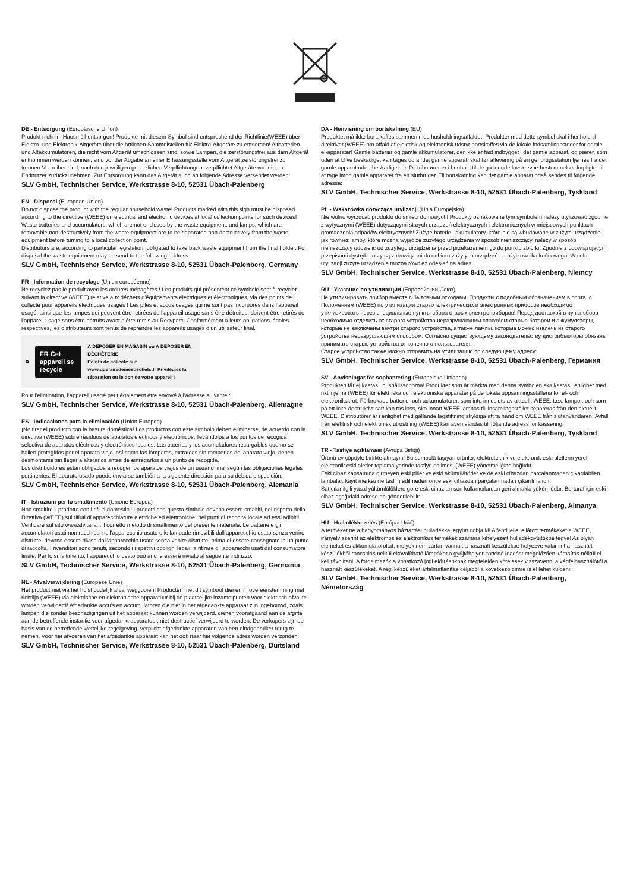DE - Entsorgung
(Europäische Union)
Produkt nicht im Hausmüll entsorgen! Produkte mit diesem Symbol sind entsprechend der Richtlinie(WEEE) über Elektro- und Elektronik-Altgeräte über die örtlichen Sammelstellen für Elektro-Altgeräte zu entsorgen! Altbatterien und Altakkumulatoren, die nicht vom Altgerät umschlossen sind, sowie Lampen, die zerstörungsfrei aus dem Altgerät entnommen werden können, sind vor der Abgabe an einer Erfassungsstelle vom Altgerät zerstörungsfrei zu trennen.Vertreiber sind, nach den jeweiligen gesetzlichen Verpflichtungen, verpflichtet Altgeräte von einem Endnutzer zurückzunehmen. Zur Entsorgung kann das Altgerät auch an folgende Adresse versendet werden:
SLV GmbH, Technischer Service, Werkstrasse 8-10, 52531 Übach-Palenberg
EN - Disposal
(European Union)
Do not dispose the product with the regular household waste! Products marked with this sign must be disposed according to the directive (WEEE) on electrical and electronic devices at local collection points for such devices! Waste batteries and accumulators, which are not enclosed by the waste equipment, and lamps, which are removable non-destructively from the waste equipment are to be separated non-destructively from the waste equipment before turning to a local collection point.
Distributors are, according to particular legislation, obligated to take back waste equipment from the final holder. For disposal the waste equipment may be send to the following address:
SLV GmbH, Technischer Service, Werkstrasse 8-10, 52531 Übach-Palenberg, Germany
FR - Information de recyclage
(Union européenne)
Ne recyclez pas le produit avec les ordures ménagères ! Les produits qui présentent ce symbole sont à recycler suivant la directive (WEEE) relative aux déchets d'équipements électriques et électroniques, via des points de collecte pour appareils électriques usagés ! Les piles et accus usagés qui ne sont pas incorporés dans l’appareil usagé, ainsi que les lampes qui peuvent être retirées de l’appareil usagé sans être détruites, doivent être retirés de l’appareil usagé sans être détruits avant d’être remis au Recyparc. Conformément à leurs obligations légales respectives, les distributeurs sont tenus de reprendre les appareils usagés d’un utilisateur final.
♻ FR Cet appareil se recycle À DÉPOSER EN MAGASIN ou À DÉPOSER EN DÉCHÈTERIE
Points de collecte sur www.quefairedemesdechets.fr Privilégiez la réparation ou le don de votre appareil !
Pour l’élimination, l’appareil usagé peut également être envoyé à l’adresse suivante :
SLV GmbH, Technischer Service, Werkstrasse 8-10, 52531 Übach-Palenberg, Allemagne
ES - Indicaciones para la eliminación
(Unión Europea)
¡No tirar el producto con la basura doméstica! Los productos con este símbolo deben eliminarse, de acuerdo con la directiva (WEEE) sobre residuos de aparatos eléctricos y electrónicos, llevándolos a los puntos de recogida selectiva de aparatos eléctricos y electrónicos locales. Las baterías y los acumuladores recargables que no se hallen protegidos por el aparato viejo, así como las lámparas, extraídas sin romperlas del aparato viejo, deben desmontarse sin llegar a alterarlos antes de entregarlos a un punto de recogida.
Los distribuidores están obligados a recoger los aparatos viejos de un usuario final según las obligaciones legales pertinentes. El aparato usado puede enviarse también a la siguiente dirección para su debida disposición:
SLV GmbH, Technischer Service, Werkstrasse 8-10, 52531 Übach-Palenberg, Alemania
IT - Istruzioni per lo smaltimento
(Unione Europea)
Non smaltire il prodotto con i rifiuti domestici! I prodotti con questo simbolo devono essere smaltiti, nel rispetto della Direttiva (WEEE) sui rifiuti di apparecchiature elettriche ed elettroniche, nei punti di raccolta locale ad essi adibiti! Verificare sul sito www.slvitalia.it il corretto metodo di smaltimento del presente materiale. Le batterie e gli accumulatori usati non racchiusi nell’apparecchio usato e le lampade rimovibili dall’apparecchio usato senza venire distrutte, devono essere divise dall’apparecchio usato senza venire distrutte, prima di essere consegnate in un punto di raccolta. I rivenditori sono tenuti, secondo i rispettivi obblighi legali, a ritirare gli apparecchi usati dal consumatore finale. Per lo smaltimento, l’apparecchio usato può anche essere inviato al seguente indirizzo:
SLV GmbH, Technischer Service, Werkstrasse 8-10, 52531 Übach-Palenberg, Germania
NL - Afvalverwijdering
(Europese Unie)
Het product niet via het huishoudelijk afval weggooien! Producten met dit symbool dienen in overeenstemming met richtlijn (WEEE) via elektrische en elektronische apparatuur bij de plaatselijke inzamelpunten voor elektrisch afval te worden verwijderd! Afgedankte accu’s en accumulatoren die niet in het afgedankte apparaat zijn ingebouwd, zoals lampen die zonder beschadigingen uit het apparaat kunnen worden verwijderd, dienen voorafgaand aan de afgifte aan de betreffende instantie voor afgedankt apparatuur, niet-destructief verwijderd te worden. De verkopers zijn op basis van de betreffende wettelijke regelgeving, verplicht afgedankte apparaten van een eindgebruiker terug te nemen. Voor het afvoeren van het afgedankte apparaat kan het ook naar het volgende adres worden verzonden:
SLV GmbH, Technischer Service, Werkstrasse 8-10, 52531 Übach-Palenberg, Duitsland
DA - Henvisning om bortskafning
(EU)
Produktet må ikke bortskaffes sammen med husholdningsaffaldet! Produkter med dette symbol skal i henhold til direktivet (WEEE) om affald af elektrisk og elektronisk udstyr bortskaffes via de lokale indsamlingssteder for gamle el-apparater! Gamle batterier og gamle akkumulatorer, der ikke er fast indbygget i det gamle apparat, og pærer, som uden at blive beskadiget kan tages ud af det gamle apparat, skal før aflevering på en genbrugsstation fjernes fra det gamle apparat uden beskadigelser. Distributører er i henhold til de gældende lovskrevne bestemmelser forpligtet til at tage imod gamle apparater fra en slutbruger. Til bortskafning kan det gamle apparat også sendes til følgende adresse:
SLV GmbH, Technischer Service, Werkstrasse 8-10, 52531 Übach-Palenberg, Tyskland
PL - Wskazówka dotycząca utylizacji
(Unia Europejska)
Nie wolno wyrzucać produktu do śmieci domowych! Produkty oznakowane tym symbolem należy utylizować zgodnie z wytycznymi (WEEE) dotyczącymi starych urządzeń elektrycznych i elektronicznych w miejscowych punktach gromadzenia odpadów elektrycznych! Zużyte baterie i akumulatory, które nie są wbudowane w zużyte urządzenie, jak również lampy, które można wyjąć ze zużytego urządzenia w sposób nieniszczący, należy w sposób nieniszczący oddzielić od zużytego urządzenia przed przekazaniem go do punktu zbiórki. Zgodnie z obowiązującymi przepisami dystrybutorzy są zobowiązani do odbioru zużytych urządzeń od użytkownika końcowego. W celu utylizacji zużyte urządzenie można również odesłać na adres:
SLV GmbH, Technischer Service, Werkstrasse 8-10, 52531 Übach-Palenberg, Niemcy
RU - Указание по утилизации
(Европейский Союз)
Не утилизировать прибор вместе с бытовыми отходами! Продукты с подобным обозначением в соотв. с Положением (WEEE) по утилизации старых электрических и электронных приборов необходимо утилизировать через специальные пункты сбора старых электроприборов! Перед доставкой в пункт сбора необходимо отделить от старого устройства неразрушающим способом старые батареи и аккумуляторы, которые не заключены внутри старого устройства, а также лампы, которые можно извлечь из старого устройства неразрушающим способом. Согласно существующему законодательству дистрибьюторы обязаны принимать старые устройства от конечного пользователя.
Старое устройство также можно отправить на утилизацию по следующему адресу:
SLV GmbH, Technischer Service, Werkstrasse 8-10, 52531 Übach-Palenberg, Германия
SV - Anvisningar för sophantering
(Europeiska Unionen)
Produkten får ej kastas i hushållssoporna! Produkter som är märkta med denna symbolen ska kastas i enlighet med riktlinjerna (WEEE) för elektriska och elektroniska apparater på de lokala uppsamlingsställena för el- och elektronikskrot. Förbrukade batterier och ackumulatorer, som inte innesluts av aktuellt WEEE, t.ex. lampor, och som på ett icke-destruktivt sätt kan tas loss, ska innan WEEE lämnas till insamlingsstället separeras från den aktuellt WEEE. Distributörer är i enlighet med gällande lagstiftning skyldiga att ta hand om WEEE från slutanvändaren. Avfall från elektrisk och elektronisk utrustning (WEEE) kan även sändas till följande adress för kassering:
SLV GmbH, Technischer Service, Werkstrasse 8-10, 52531 Übach-Palenberg, Tyskland
TR - Tasfiye açıklaması
(Avrupa Birliği)
Ürünü ev çöpüyle birlikte atmayın! Bu sembolü taşıyan ürünler, elektroteknik ve elektronik eski aletlerin yerel elektronik eski aletler toplama yerinde tasfiye edilmesi (WEEE) yönetmeliğine bağlıdır.
Eski cihaz kapsamına girmeyen eski piller ve eski akümülätörler ve de eski cihazdan parçalanmadan çıkarılabilen lambalar, kayıt merkezine teslim edilmeden önce eski cihazdan parçalanmadan çıkarılmalıdır.
Satıcılar ilgili yasal yükümlülüklere göre eski cihazları son kullanıcılardan geri almakla yükümlüdür. Bertaraf için eski cihaz aşağıdaki adrese de gönderilebilir:
SLV GmbH, Technischer Service, Werkstrasse 8-10, 52531 Übach-Palenberg, Almanya
HU - Hulladékkezelés
(Európai Unió)
A terméket ne a hagyományos háztartási hulladékkal együtt dobja ki! A fenti jellel ellátott termékeket a WEEE, irányelv szerint az elektromos és elektronikus termékek számára kihelyezett hulladékgyűjtőkbe tegye! Az olyan elemeket és akkumulátorokat, melyek nem zártan vannak a használt készülékbe helyezve valamint a használt készülékből roncsolás nélkül eltávolítható lámpákat a gyűjtőhelyen történő leadást megelőzően károsítás nélkül el kell távolítani. A forgalmazók a vonatkozó jogi előírásoknak megfelelően kötelesek visszavenni a végfelhasználótól a használt készülékeket. A régi készüléket ártalmatlanítás céljából a következő címre is el lehet küldeni:
SLV GmbH, Technischer Service, Werkstrasse 8-10, 52531 Übach-Palenberg, Németország